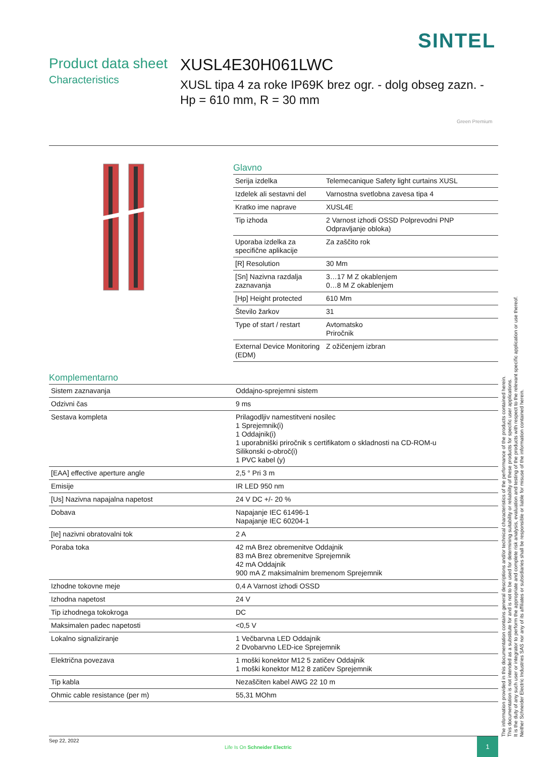SINTEL
Product data sheet
Characteristics
XUSL4E30H061LWC
XUSL tipa 4 za roke IP69K brez ogr. - dolg obseg zazn. - Hp = 610 mm, R = 30 mm
Green Premium
Glavno
| Serija izdelka | Telemecanique Safety light curtains XUSL |
| Izdelek ali sestavni del | Varnostna svetlobna zavesa tipa 4 |
| Kratko ime naprave | XUSL4E |
| Tip izhoda | 2 Varnost izhodi OSSD Polprevodni PNP Odpravljanje obloka) |
| Uporaba izdelka za specifične aplikacije | Za zaščito rok |
| [R] Resolution | 30 Mm |
| [Sn] Nazivna razdalja zaznavanja | 3…17 M Z okablenjem 0…8 M Z okablenjem |
| [Hp] Height protected | 610 Mm |
| Število žarkov | 31 |
| Type of start / restart | Avtomatsko Priročnik |
| External Device Monitoring (EDM) | Z ožičenjem izbran |
Komplementarno
| Sistem zaznavanja | Oddajno-sprejemni sistem |
| Odzivni čas | 9 ms |
| Sestava kompleta | Prilagodljiv namestitveni nosilec 1 Sprejemnik(i) 1 Oddajnik(i) 1 uporabniški priročnik s certifikatom o skladnosti na CD-ROM-u Silikonski o-obroč(i) 1 PVC kabel (y) |
| [EAA] effective aperture angle | 2,5 ° Pri 3 m |
| Emisije | IR LED 950 nm |
| [Us] Nazivna napajalna napetost | 24 V DC +/- 20 % |
| Dobava | Napajanje IEC 61496-1 Napajanje IEC 60204-1 |
| [Ie] nazivni obratovalni tok | 2 A |
| Poraba toka | 42 mA Brez obremenitve Oddajnik 83 mA Brez obremenitve Sprejemnik 42 mA Oddajnik 900 mA Z maksimalnim bremenom Sprejemnik |
| Izhodne tokovne meje | 0,4 A Varnost izhodi OSSD |
| Izhodna napetost | 24 V |
| Tip izhodnega tokokroga | DC |
| Maksimalen padec napetosti | <0,5 V |
| Lokalno signaliziranje | 1 Večbarvna LED Oddajnik 2 Dvobarvno LED-ice Sprejemnik |
| Električna povezava | 1 moški konektor M12 5 zatičev Oddajnik 1 moški konektor M12 8 zatičev Sprejemnik |
| Tip kabla | Nezaščiten kabel AWG 22 10 m |
| Ohmic cable resistance (per m) | 55,31 MOhm |
The information provided in this documentation contains general descriptions and/or technical characteristics of the performance of the products contained herein.
This documentation is not intended as a substitute for and is not to be used for determining suitability or reliability of these products for specific user applications.
It is the duty of any such user or integrator to perform the appropriate and complete risk analysis, evaluation and testing of the products with respect to the relevant specific application or use thereof.
Neither Schneider Electric Industries SAS nor any of its affiliates or subsidiaries shall be responsible or liable for misuse of the information contained herein.
Sep 22, 2022
Life Is On Schneider Electric
1